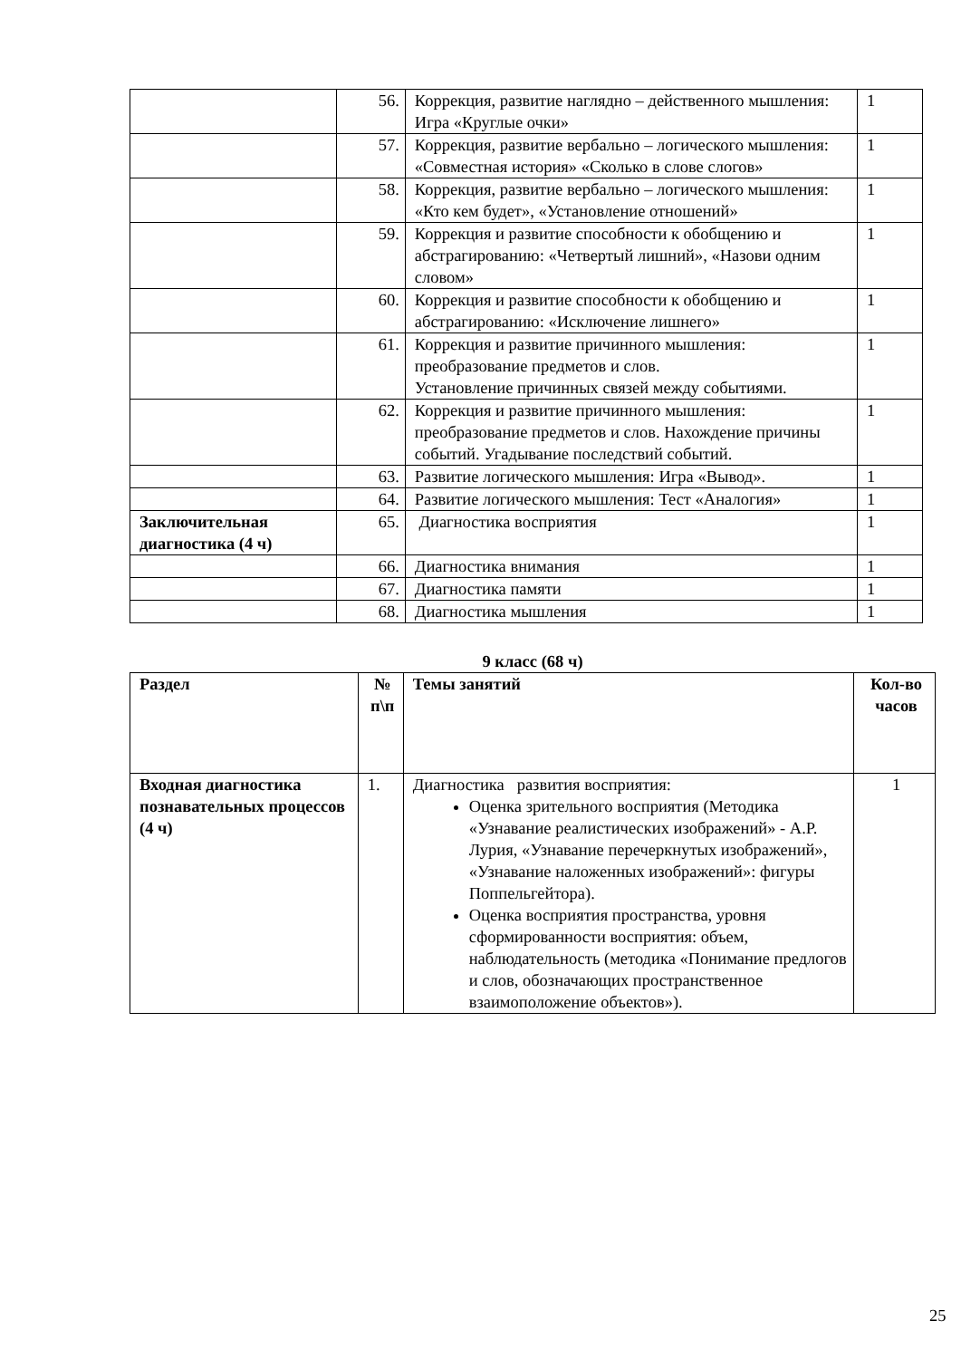| | 56. | Коррекция, развитие наглядно – действенного мышления: Игра «Круглые очки» | 1 |
| | 57. | Коррекция, развитие вербально – логического мышления: «Совместная история» «Сколько в слове слогов» | 1 |
| | 58. | Коррекция, развитие вербально – логического мышления: «Кто кем будет», «Установление отношений» | 1 |
| | 59. | Коррекция и развитие способности к обобщению и абстрагированию: «Четвертый лишний», «Назови одним словом» | 1 |
| | 60. | Коррекция и развитие способности к обобщению и абстрагированию: «Исключение лишнего» | 1 |
| | 61. | Коррекция и развитие причинного мышления: преобразование предметов и слов. Установление причинных связей между событиями. | 1 |
| | 62. | Коррекция и развитие причинного мышления: преобразование предметов и слов. Нахождение причины событий. Угадывание последствий событий. | 1 |
| | 63. | Развитие логического мышления: Игра «Вывод». | 1 |
| | 64. | Развитие логического мышления: Тест «Аналогия» | 1 |
| Заключительная диагностика (4 ч) | 65. | Диагностика восприятия | 1 |
| | 66. | Диагностика внимания | 1 |
| | 67. | Диагностика памяти | 1 |
| | 68. | Диагностика мышления | 1 |
9 класс (68 ч)
| Раздел | № п\п | Темы занятий | Кол-во часов |
| --- | --- | --- | --- |
| Входная диагностика познавательных процессов (4 ч) | 1. | Диагностика развития восприятия: Оценка зрительного восприятия (Методика «Узнавание реалистических изображений» - А.Р. Лурия, «Узнавание перечеркнутых изображений», «Узнавание наложенных изображений»: фигуры Поппельгейтора). Оценка восприятия пространства, уровня сформированности восприятия: объем, наблюдательность (методика «Понимание предлогов и слов, обозначающих пространственное взаимоположение объектов»). | 1 |
25